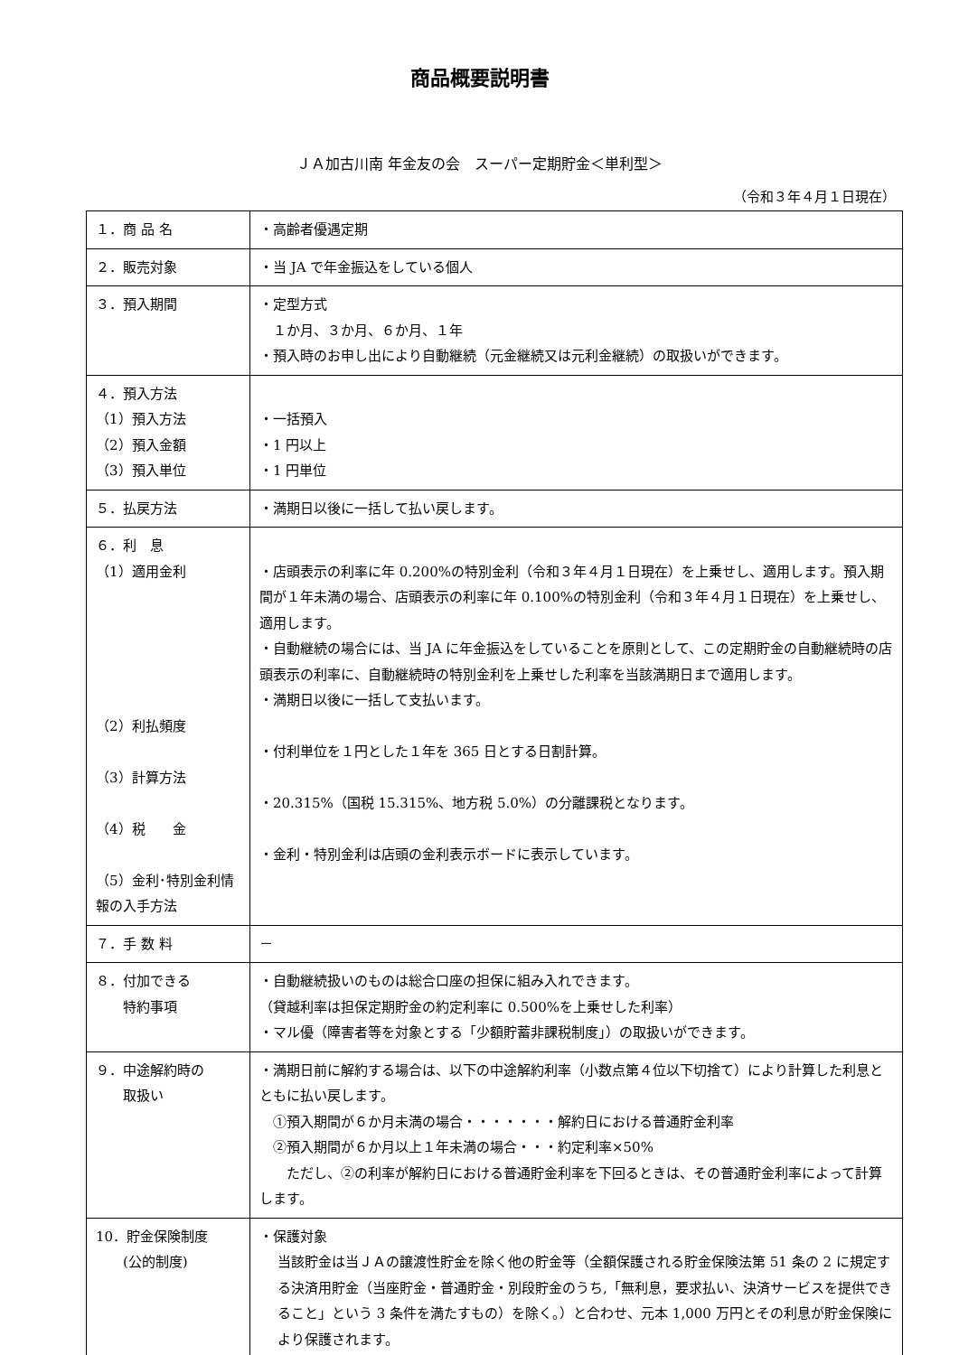商品概要説明書
ＪＡ加古川南 年金友の会　スーパー定期貯金＜単利型＞
（令和３年４月１日現在）
| １．商 品 名 | ・高齢者優遇定期 |
| ２．販売対象 | ・当 JA で年金振込をしている個人 |
| ３．預入期間 | ・定型方式 １か月、３か月、６か月、１年 ・預入時のお申し出により自動継続（元金継続又は元利金継続）の取扱いができます。 |
| ４．預入方法 （1）預入方法 （2）預入金額 （3）預入単位 | ・一括預入 ・1 円以上 ・1 円単位 |
| ５．払戻方法 | ・満期日以後に一括して払い戻します。 |
| ６．利 息 （1）適用金利 （2）利払頻度 （3）計算方法 （4）税 金 （5）金利･特別金利情報の入手方法 | ・店頭表示の利率に年 0.200%の特別金利（令和３年４月１日現在）を上乗せし、適用します。預入期間が１年未満の場合、店頭表示の利率に年 0.100%の特別金利（令和３年４月１日現在）を上乗せし、適用します。 ・自動継続の場合には、当 JA に年金振込をしていることを原則として、この定期貯金の自動継続時の店頭表示の利率に、自動継続時の特別金利を上乗せした利率を当該満期日まで適用します。 ・満期日以後に一括して支払います。 ・付利単位を１円とした１年を 365 日とする日割計算。 ・20.315%（国税 15.315%、地方税 5.0%）の分離課税となります。 ・金利・特別金利は店頭の金利表示ボードに表示しています。 |
| ７．手 数 料 | － |
| ８．付加できる 特約事項 | ・自動継続扱いのものは総合口座の担保に組み入れできます。 （貸越利率は担保定期貯金の約定利率に 0.500%を上乗せした利率） ・マル優（障害者等を対象とする「少額貯蓄非課税制度」）の取扱いができます。 |
| ９．中途解約時の 取扱い | ・満期日前に解約する場合は、以下の中途解約利率（小数点第４位以下切捨て）により計算した利息とともに払い戻します。 ①預入期間が６か月未満の場合・・・・・・・解約日における普通貯金利率 ②預入期間が６か月以上１年未満の場合・・・約定利率×50% ただし、②の利率が解約日における普通貯金利率を下回るときは、その普通貯金利率によって計算します。 |
| 10．貯金保険制度 (公的制度) | ・保護対象 当該貯金は当ＪＡの譲渡性貯金を除く他の貯金等（全額保護される貯金保険法第 51 条の 2 に規定する決済用貯金（当座貯金・普通貯金・別段貯金のうち,「無利息，要求払い、決済サービスを提供できること」という 3 条件を満たすもの）を除く。）と合わせ、元本 1,000 万円とその利息が貯金保険により保護されます。 |